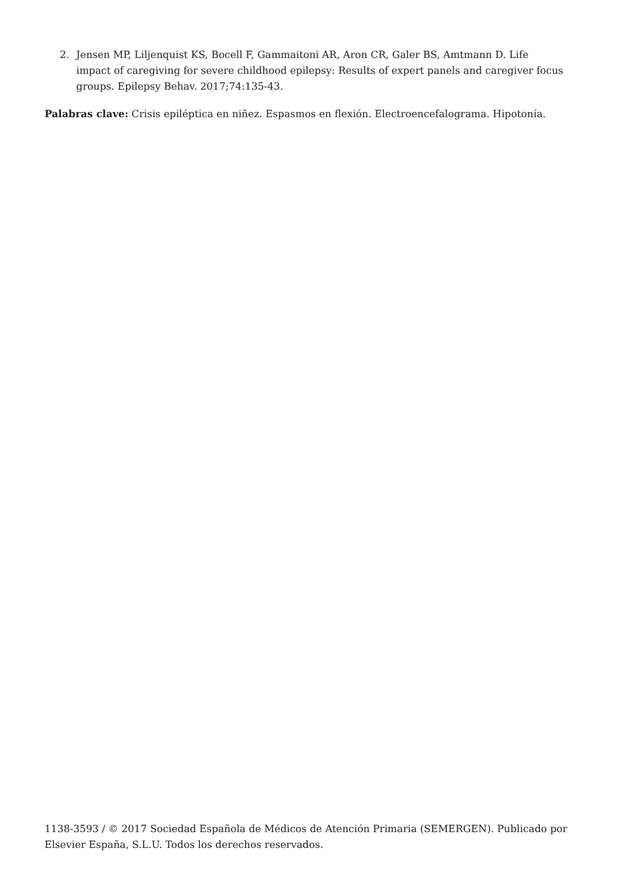2. Jensen MP, Liljenquist KS, Bocell F, Gammaitoni AR, Aron CR, Galer BS, Amtmann D. Life impact of caregiving for severe childhood epilepsy: Results of expert panels and caregiver focus groups. Epilepsy Behav. 2017;74:135-43.
Palabras clave: Crisis epiléptica en niñez. Espasmos en flexión. Electroencefalograma. Hipotonía.
1138-3593 / © 2017 Sociedad Española de Médicos de Atención Primaria (SEMERGEN). Publicado por Elsevier España, S.L.U. Todos los derechos reservados.